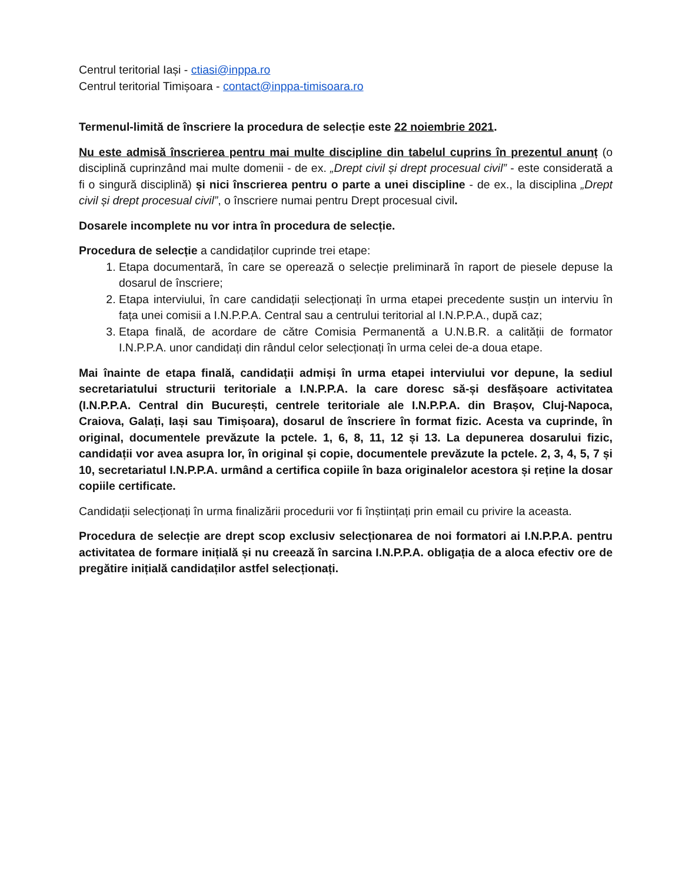Centrul teritorial Iași - ctiasi@inppa.ro
Centrul teritorial Timișoara - contact@inppa-timisoara.ro
Termenul-limită de înscriere la procedura de selecție este 22 noiembrie 2021.
Nu este admisă înscrierea pentru mai multe discipline din tabelul cuprins în prezentul anunț (o disciplină cuprinzând mai multe domenii - de ex. „Drept civil și drept procesual civil” - este considerată a fi o singură disciplină) și nici înscrierea pentru o parte a unei discipline - de ex., la disciplina „Drept civil și drept procesual civil”, o înscriere numai pentru Drept procesual civil.
Dosarele incomplete nu vor intra în procedura de selecție.
Procedura de selecție a candidaților cuprinde trei etape:
1. Etapa documentară, în care se operează o selecție preliminară în raport de piesele depuse la dosarul de înscriere;
2. Etapa interviului, în care candidații selecționați în urma etapei precedente susțin un interviu în fața unei comisii a I.N.P.P.A. Central sau a centrului teritorial al I.N.P.P.A., după caz;
3. Etapa finală, de acordare de către Comisia Permanentă a U.N.B.R. a calității de formator I.N.P.P.A. unor candidați din rândul celor selecționați în urma celei de-a doua etape.
Mai înainte de etapa finală, candidații admiși în urma etapei interviului vor depune, la sediul secretariatului structurii teritoriale a I.N.P.P.A. la care doresc să-și desfășoare activitatea (I.N.P.P.A. Central din București, centrele teritoriale ale I.N.P.P.A. din Brașov, Cluj-Napoca, Craiova, Galați, Iași sau Timișoara), dosarul de înscriere în format fizic. Acesta va cuprinde, în original, documentele prevăzute la pctele. 1, 6, 8, 11, 12 și 13. La depunerea dosarului fizic, candidații vor avea asupra lor, în original și copie, documentele prevăzute la pctele. 2, 3, 4, 5, 7 și 10, secretariatul I.N.P.P.A. urmând a certifica copiile în baza originalelor acestora și reține la dosar copiile certificate.
Candidații selecționați în urma finalizării procedurii vor fi înștiințați prin email cu privire la aceasta.
Procedura de selecție are drept scop exclusiv selecționarea de noi formatori ai I.N.P.P.A. pentru activitatea de formare inițială și nu creează în sarcina I.N.P.P.A. obligația de a aloca efectiv ore de pregătire inițială candidaților astfel selecționați.